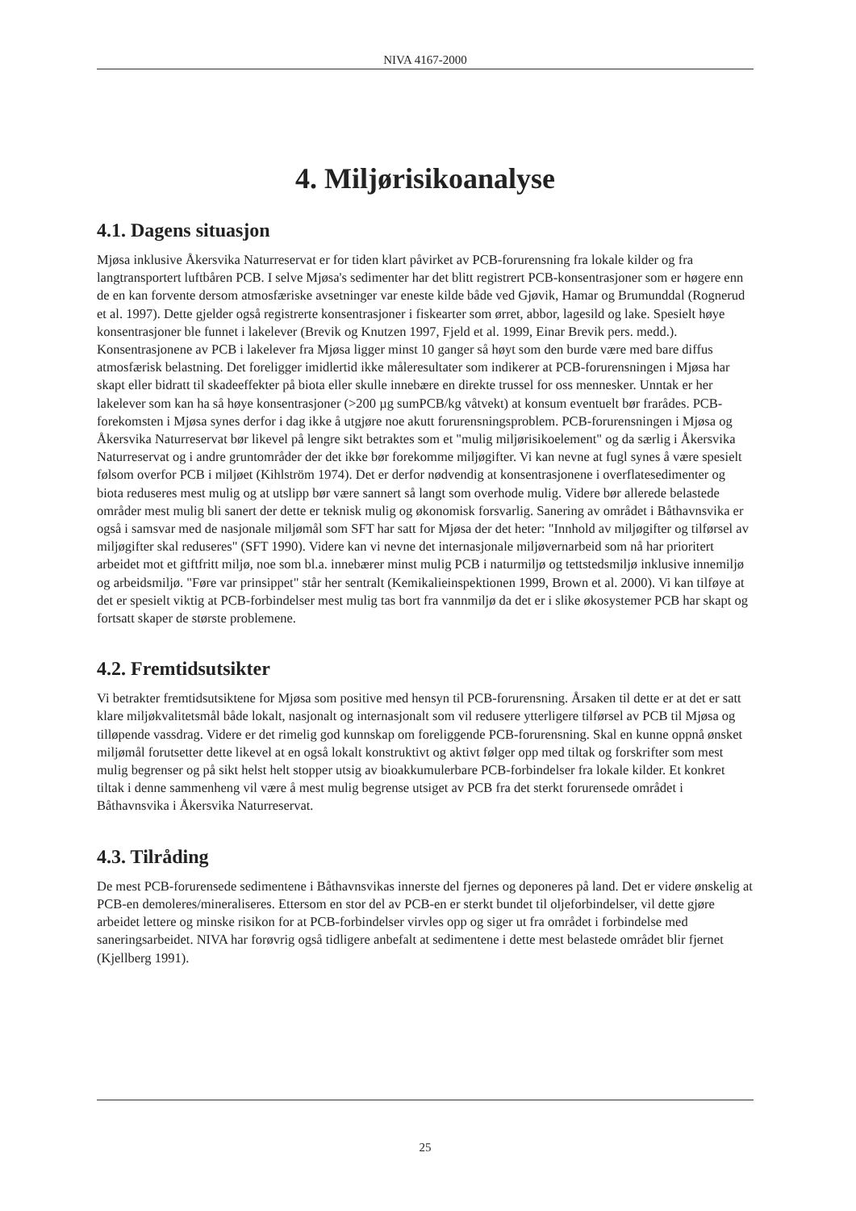NIVA 4167-2000
4. Miljørisikoanalyse
4.1. Dagens situasjon
Mjøsa inklusive Åkersvika Naturreservat er for tiden klart påvirket av PCB-forurensning fra lokale kilder og fra langtransportert luftbåren PCB. I selve Mjøsa's sedimenter har det blitt registrert PCB-konsentrasjoner som er høgere enn de en kan forvente dersom atmosfæriske avsetninger var eneste kilde både ved Gjøvik, Hamar og Brumunddal (Rognerud et al. 1997). Dette gjelder også registrerte konsentrasjoner i fiskearter som ørret, abbor, lagesild og lake. Spesielt høye konsentrasjoner ble funnet i lakelever (Brevik og Knutzen 1997, Fjeld et al. 1999, Einar Brevik pers. medd.). Konsentrasjonene av PCB i lakelever fra Mjøsa ligger minst 10 ganger så høyt som den burde være med bare diffus atmosfærisk belastning. Det foreligger imidlertid ikke måleresultater som indikerer at PCB-forurensningen i Mjøsa har skapt eller bidratt til skadeeffekter på biota eller skulle innebære en direkte trussel for oss mennesker. Unntak er her lakelever som kan ha så høye konsentrasjoner (>200 µg sumPCB/kg våtvekt) at konsum eventuelt bør frarådes. PCB-forekomsten i Mjøsa synes derfor i dag ikke å utgjøre noe akutt forurensningsproblem. PCB-forurensningen i Mjøsa og Åkersvika Naturreservat bør likevel på lengre sikt betraktes som et "mulig miljørisikoelement" og da særlig i Åkersvika Naturreservat og i andre gruntområder der det ikke bør forekomme miljøgifter. Vi kan nevne at fugl synes å være spesielt følsom overfor PCB i miljøet (Kihlström 1974). Det er derfor nødvendig at konsentrasjonene i overflatesedimenter og biota reduseres mest mulig og at utslipp bør være sannert så langt som overhode mulig. Videre bør allerede belastede områder mest mulig bli sanert der dette er teknisk mulig og økonomisk forsvarlig. Sanering av området i Båthavnsvika er også i samsvar med de nasjonale miljømål som SFT har satt for Mjøsa der det heter: "Innhold av miljøgifter og tilførsel av miljøgifter skal reduseres" (SFT 1990). Videre kan vi nevne det internasjonale miljøvernarbeid som nå har prioritert arbeidet mot et giftfritt miljø, noe som bl.a. innebærer minst mulig PCB i naturmiljø og tettstedsmiljø inklusive innemiljø og arbeidsmiljø. "Føre var prinsippet" står her sentralt (Kemikalieinspektionen 1999, Brown et al. 2000). Vi kan tilføye at det er spesielt viktig at PCB-forbindelser mest mulig tas bort fra vannmiljø da det er i slike økosystemer PCB har skapt og fortsatt skaper de største problemene.
4.2. Fremtidsutsikter
Vi betrakter fremtidsutsiktene for Mjøsa som positive med hensyn til PCB-forurensning. Årsaken til dette er at det er satt klare miljøkvalitetsmål både lokalt, nasjonalt og internasjonalt som vil redusere ytterligere tilførsel av PCB til Mjøsa og tilløpende vassdrag. Videre er det rimelig god kunnskap om foreliggende PCB-forurensning. Skal en kunne oppnå ønsket miljømål forutsetter dette likevel at en også lokalt konstruktivt og aktivt følger opp med tiltak og forskrifter som mest mulig begrenser og på sikt helst helt stopper utsig av bioakkumulerbare PCB-forbindelser fra lokale kilder. Et konkret tiltak i denne sammenheng vil være å mest mulig begrense utsiget av PCB fra det sterkt forurensede området i Båthavnsvika i Åkersvika Naturreservat.
4.3. Tilråding
De mest PCB-forurensede sedimentene i Båthavnsvikas innerste del fjernes og deponeres på land. Det er videre ønskelig at PCB-en demoleres/mineraliseres. Ettersom en stor del av PCB-en er sterkt bundet til oljeforbindelser, vil dette gjøre arbeidet lettere og minske risikon for at PCB-forbindelser virvles opp og siger ut fra området i forbindelse med saneringsarbeidet. NIVA har forøvrig også tidligere anbefalt at sedimentene i dette mest belastede området blir fjernet (Kjellberg 1991).
25